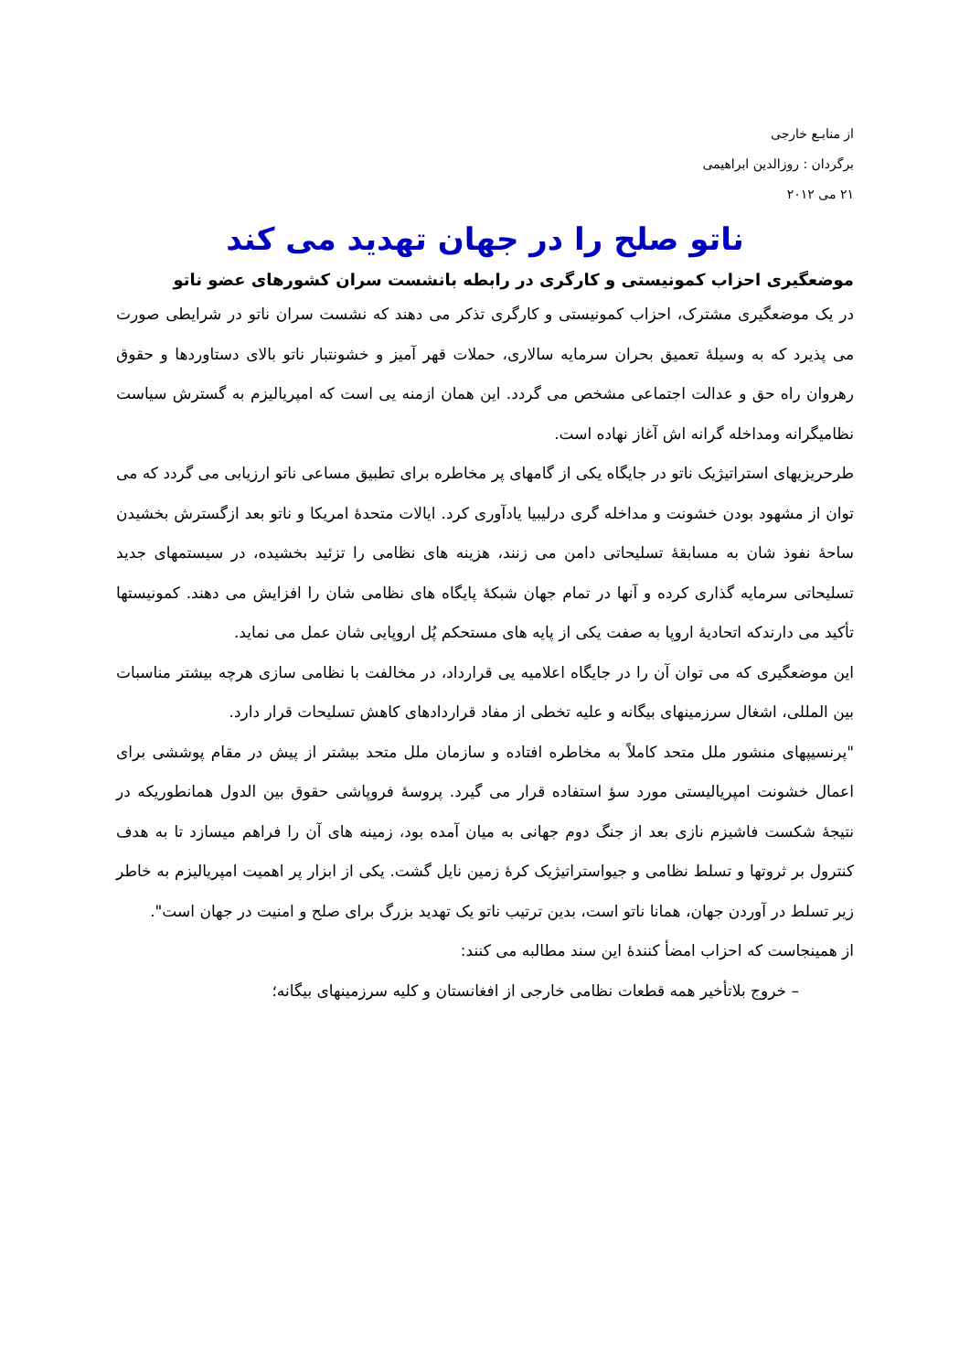از منابـع خارجی
برگردان : روزالدین ابراهیمی
۲۱ می ۲۰۱۲
ناتو صلح را در جهان تهدید می کند
موضعگیری احزاب کمونیستی و کارگری در رابطه بانشست سران کشورهای عضو ناتو
در یک موضعگیری مشترک، احزاب کمونیستی و کارگری تذکر می دهند که نشست سران ناتو در شرایطی صورت می پذیرد که به وسیلۀ تعمیق بحران سرمایه سالاری، حملات قهر آمیز و خشونتبار ناتو بالای دستاوردها و حقوق رهروان راه حق و عدالت اجتماعی مشخص می گردد. این همان ازمنه یی است که امپریالیزم به گسترش سیاست نظامیگرانه ومداخله گرانه اش آغاز نهاده است.
طرحریزیهای استراتیژیک ناتو در جایگاه یکی از گامهای پر مخاطره برای تطبیق مساعی ناتو ارزیابی می گردد که می توان از مشهود بودن خشونت و مداخله گری درلیبیا یادآوری کرد. ایالات متحدۀ امریکا و ناتو بعد ازگسترش بخشیدن ساحۀ نفوذ شان به مسابقۀ تسلیحاتی دامن می زنند، هزینه های نظامی را تزئید بخشیده، در سیستمهای جدید تسلیحاتی سرمایه گذاری کرده و آنها در تمام جهان شبکۀ پایگاه های نظامی شان را افزایش می دهند. کمونیستها تأکید می دارندکه اتحادیۀ اروپا به صفت یکی از پایه های مستحکم پُل اروپایی شان عمل می نماید.
این موضعگیری که می توان آن را در جایگاه اعلامیه یی قرارداد، در مخالفت با نظامی سازی هرچه بیشتر مناسبات بین المللی، اشغال سرزمینهای بیگانه و علیه تخطی از مفاد قراردادهای کاهش تسلیحات قرار دارد.
"پرنسیپهای منشور ملل متحد کاملاً به مخاطره افتاده و سازمان ملل متحد بیشتر از پیش در مقام پوششی برای اعمال خشونت امپریالیستی مورد سؤ استفاده قرار می گیرد. پروسۀ فروپاشی حقوق بین الدول همانطوریکه در نتیجۀ شکست فاشیزم نازی بعد از جنگ دوم جهانی به میان آمده بود، زمینه های آن را فراهم میسازد تا به هدف کنترول بر ثروتها و تسلط نظامی و جیواستراتیژیک کرۀ زمین نایل گشت. یکی از ابزار پر اهمیت امپریالیزم به خاطر زیر تسلط در آوردن جهان، همانا ناتو است، بدین ترتیب ناتو یک تهدید بزرگ برای صلح و امنیت در جهان است".
از همینجاست که احزاب امضأ کنندۀ این سند مطالبه می کنند:
– خروج بلاتأخیر همه قطعات نظامی خارجی از افغانستان و کلیه سرزمینهای بیگانه؛